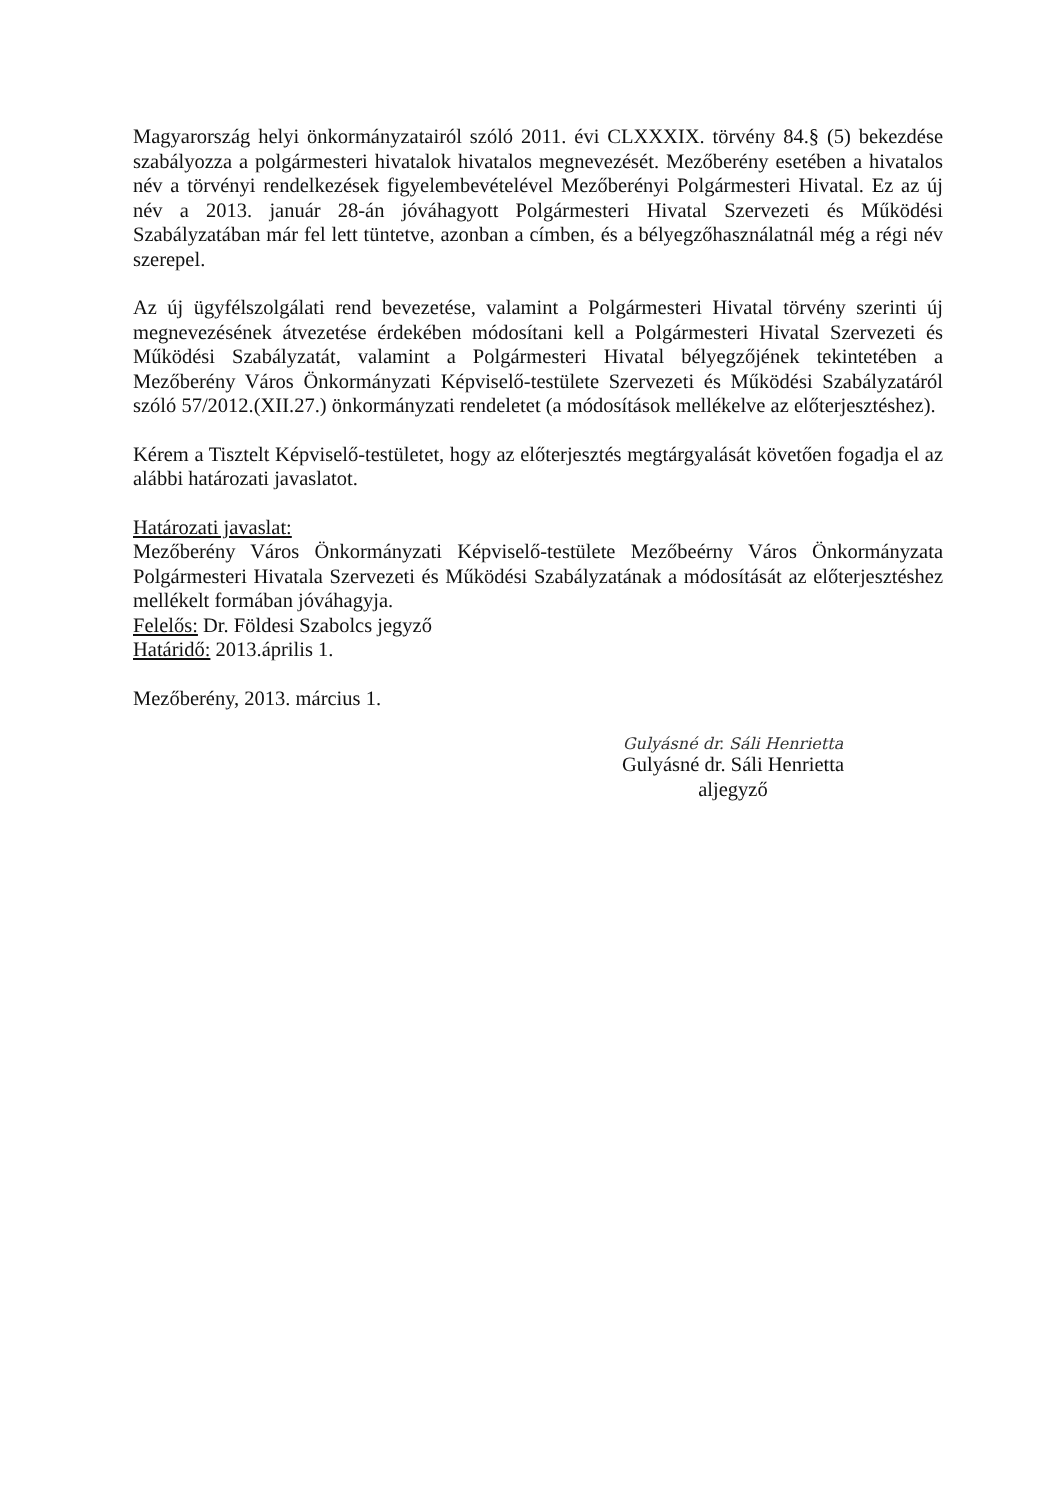Magyarország helyi önkormányzatairól szóló 2011. évi CLXXXIX. törvény 84.§ (5) bekezdése szabályozza a polgármesteri hivatalok hivatalos megnevezését. Mezőberény esetében a hivatalos név a törvényi rendelkezések figyelembevételével Mezőberényi Polgármesteri Hivatal. Ez az új név a 2013. január 28-án jóváhagyott Polgármesteri Hivatal Szervezeti és Működési Szabályzatában már fel lett tüntetve, azonban a címben, és a bélyegzőhasználatnál még a régi név szerepel.
Az új ügyfélszolgálati rend bevezetése, valamint a Polgármesteri Hivatal törvény szerinti új megnevezésének átvezetése érdekében módosítani kell a Polgármesteri Hivatal Szervezeti és Működési Szabályzatát, valamint a Polgármesteri Hivatal bélyegzőjének tekintetében a Mezőberény Város Önkormányzati Képviselő-testülete Szervezeti és Működési Szabályzatáról szóló 57/2012.(XII.27.) önkormányzati rendeletet (a módosítások mellékelve az előterjesztéshez).
Kérem a Tisztelt Képviselő-testületet, hogy az előterjesztés megtárgyalását követően fogadja el az alábbi határozati javaslatot.
Határozati javaslat:
Mezőberény Város Önkormányzati Képviselő-testülete Mezőbeérny Város Önkormányzata Polgármesteri Hivatala Szervezeti és Működési Szabályzatának a módosítását az előterjesztéshez mellékelt formában jóváhagyja.
Felelős: Dr. Földesi Szabolcs jegyző
Határidő: 2013.április 1.
Mezőberény, 2013. március 1.
Gulyásné dr. Sáli Henrietta
Gulyásné dr. Sáli Henrietta
aljegyző